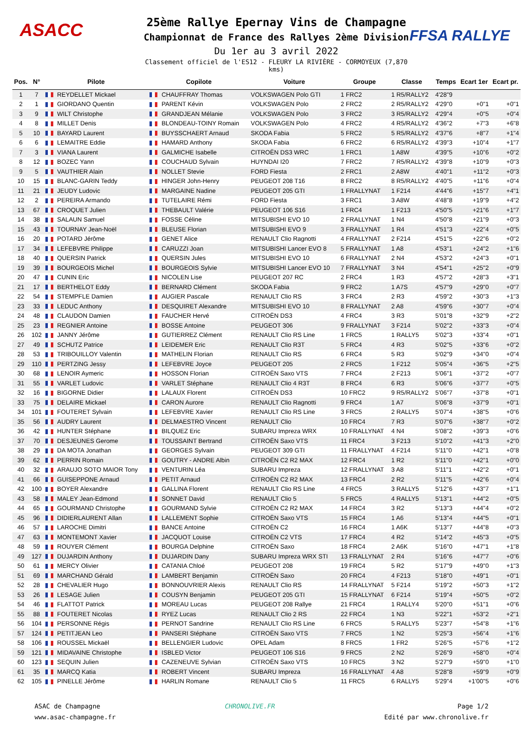ASACC
25ème Rallye Epernay Vins de Champagne
Championnat de France des Rallyes 2ème Division
Du 1er au 3 avril 2022
Classement officiel de l'ES12 - FLEURY LA RIVIÈRE - CORMOYEUX (7,870 kms)
FFSA RALLYE
| Pos. | N° | Pilote | Copilote | Voiture | Groupe | Classe | Temps | Ecart 1er | Ecart pr. |
| --- | --- | --- | --- | --- | --- | --- | --- | --- | --- |
| 1 | 7 | REYDELLET Mickael | CHAUFFRAY Thomas | VOLKSWAGEN Polo GTI | 1 FRC2 | 1 R5/RALLY2 | 4'28"9 | | |
| 2 | 1 | GIORDANO Quentin | PARENT Kévin | VOLKSWAGEN Polo | 2 FRC2 | 2 R5/RALLY2 | 4'29"0 | +0"1 | +0"1 |
| 3 | 9 | WILT Christophe | GRANDJEAN Mélanie | VOLKSWAGEN Polo | 3 FRC2 | 3 R5/RALLY2 | 4'29"4 | +0"5 | +0"4 |
| 4 | 8 | MILLET Denis | BLONDEAU-TOINY Romain | VOLKSWAGEN Polo | 4 FRC2 | 4 R5/RALLY2 | 4'36"2 | +7"3 | +6"8 |
| 5 | 10 | BAYARD Laurent | BUYSSCHAERT Arnaud | SKODA Fabia | 5 FRC2 | 5 R5/RALLY2 | 4'37"6 | +8"7 | +1"4 |
| 6 | 6 | LEMAITRE Eddie | HAMARD Anthony | SKODA Fabia | 6 FRC2 | 6 R5/RALLY2 | 4'39"3 | +10"4 | +1"7 |
| 7 | 3 | VIANA Laurent | GALMICHE Isabelle | CITROËN DS3 WRC | 1 FRC1 | 1 A8W | 4'39"5 | +10"6 | +0"2 |
| 8 | 12 | BOZEC Yann | COUCHAUD Sylvain | HUYNDAI I20 | 7 FRC2 | 7 R5/RALLY2 | 4'39"8 | +10"9 | +0"3 |
| 9 | 5 | VAUTHIER Alain | NOLLET Stevie | FORD Fiesta | 2 FRC1 | 2 A8W | 4'40"1 | +11"2 | +0"3 |
| 10 | 15 | BLANC-GARIN Teddy | HINGER John-Henry | PEUGEOT 208 T16 | 8 FRC2 | 8 R5/RALLY2 | 4'40"5 | +11"6 | +0"4 |
| 11 | 21 | JEUDY Ludovic | MARGAINE Nadine | PEUGEOT 205 GTI | 1 FRALLYNAT | 1 F214 | 4'44"6 | +15"7 | +4"1 |
| 12 | 2 | PEREIRA Armando | TUTELAIRE Rémi | FORD Fiesta | 3 FRC1 | 3 A8W | 4'48"8 | +19"9 | +4"2 |
| 13 | 67 | CROQUET Julien | THEBAULT Valérie | PEUGEOT 106 S16 | 1 FRC4 | 1 F213 | 4'50"5 | +21"6 | +1"7 |
| 14 | 38 | SALAUN Samuel | FOSSE Céline | MITSUBISHI EVO 10 | 2 FRALLYNAT | 1 N4 | 4'50"8 | +21"9 | +0"3 |
| 15 | 43 | TOURNAY Jean-Noël | BLEUSE Florian | MITSUBISHI EVO 9 | 3 FRALLYNAT | 1 R4 | 4'51"3 | +22"4 | +0"5 |
| 16 | 20 | POTARD Jérôme | GENET Alice | RENAULT Clio Ragnotti | 4 FRALLYNAT | 2 F214 | 4'51"5 | +22"6 | +0"2 |
| 17 | 34 | LEFEBVRE Philippe | CARUZZI Joan | MITSUBISHI Lancer EVO 8 | 5 FRALLYNAT | 1 A8 | 4'53"1 | +24"2 | +1"6 |
| 18 | 40 | QUERSIN Patrick | QUERSIN Jules | MITSUBISHI EVO 10 | 6 FRALLYNAT | 2 N4 | 4'53"2 | +24"3 | +0"1 |
| 19 | 39 | BOURGEOIS Michel | BOURGEOIS Sylvie | MITSUBISHI Lancer EVO 10 | 7 FRALLYNAT | 3 N4 | 4'54"1 | +25"2 | +0"9 |
| 20 | 47 | CUNIN Eric | NICOLEN Lise | PEUGEOT 207 RC | 2 FRC4 | 1 R3 | 4'57"2 | +28"3 | +3"1 |
| 21 | 17 | BERTHELOT Eddy | BERNARD Clément | SKODA Fabia | 9 FRC2 | 1 A7S | 4'57"9 | +29"0 | +0"7 |
| 22 | 54 | STEMPFLE Damien | AUGIER Pascale | RENAULT Clio RS | 3 FRC4 | 2 R3 | 4'59"2 | +30"3 | +1"3 |
| 23 | 33 | LEDUC Anthony | DESQUIRET Alexandre | MITSUBISHI EVO 10 | 8 FRALLYNAT | 2 A8 | 4'59"6 | +30"7 | +0"4 |
| 24 | 48 | CLAUDON Damien | FAUCHER Hervé | CITROËN DS3 | 4 FRC4 | 3 R3 | 5'01"8 | +32"9 | +2"2 |
| 25 | 23 | REGNIER Antoine | BOSSE Antoine | PEUGEOT 306 | 9 FRALLYNAT | 3 F214 | 5'02"2 | +33"3 | +0"4 |
| 26 | 102 | JANNY Jérôme | GUTIERREZ Clément | RENAULT Clio RS Line | 1 FRC5 | 1 RALLY5 | 5'02"3 | +33"4 | +0"1 |
| 27 | 49 | SCHUTZ Patrice | LEIDEMER Eric | RENAULT Clio R3T | 5 FRC4 | 4 R3 | 5'02"5 | +33"6 | +0"2 |
| 28 | 53 | TRIBOUILLOY Valentin | MATHELIN Florian | RENAULT Clio RS | 6 FRC4 | 5 R3 | 5'02"9 | +34"0 | +0"4 |
| 29 | 110 | PERTZING Jessy | LEFEBVRE Joyce | PEUGEOT 205 | 2 FRC5 | 1 F212 | 5'05"4 | +36"5 | +2"5 |
| 30 | 68 | LENOIR Aymeric | HOSSON Florian | CITROËN Saxo VTS | 7 FRC4 | 2 F213 | 5'06"1 | +37"2 | +0"7 |
| 31 | 55 | VARLET Ludovic | VARLET Stéphane | RENAULT Clio 4 R3T | 8 FRC4 | 6 R3 | 5'06"6 | +37"7 | +0"5 |
| 32 | 16 | BIGORNE Didier | LALAUX Florent | CITROËN DS3 | 10 FRC2 | 9 R5/RALLY2 | 5'06"7 | +37"8 | +0"1 |
| 33 | 75 | DELAIRE Mickael | CARON Aurore | RENAULT Clio Ragnotti | 9 FRC4 | 1 A7 | 5'06"8 | +37"9 | +0"1 |
| 34 | 101 | FOUTERET Sylvain | LEFEBVRE Xavier | RENAULT Clio RS Line | 3 FRC5 | 2 RALLY5 | 5'07"4 | +38"5 | +0"6 |
| 35 | 56 | AUDRY Laurent | DELMAESTRO Vincent | RENAULT Clio | 10 FRC4 | 7 R3 | 5'07"6 | +38"7 | +0"2 |
| 36 | 42 | HUNTER Stéphane | BILQUEZ Eric | SUBARU Impreza WRX | 10 FRALLYNAT | 4 N4 | 5'08"2 | +39"3 | +0"6 |
| 37 | 70 | DESJEUNES Gerome | TOUSSAINT Bertrand | CITROËN Saxo VTS | 11 FRC4 | 3 F213 | 5'10"2 | +41"3 | +2"0 |
| 38 | 29 | DA MOTA Jonathan | GEORGES Sylvain | PEUGEOT 309 GTI | 11 FRALLYNAT | 4 F214 | 5'11"0 | +42"1 | +0"8 |
| 39 | 62 | PERRIN Romain | GOUTRY - ANDRE Albin | CITROËN C2 R2 MAX | 12 FRC4 | 1 R2 | 5'11"0 | +42"1 | +0"0 |
| 40 | 32 | ARAUJO SOTO MAIOR Tony | VENTURIN Léa | SUBARU Impreza | 12 FRALLYNAT | 3 A8 | 5'11"1 | +42"2 | +0"1 |
| 41 | 66 | GUISEPPONE Arnaud | PETIT Arnaud | CITROËN C2 R2 MAX | 13 FRC4 | 2 R2 | 5'11"5 | +42"6 | +0"4 |
| 42 | 100 | BOYER Alexandre | GALLINA Florent | RENAULT Clio RS Line | 4 FRC5 | 3 RALLY5 | 5'12"6 | +43"7 | +1"1 |
| 43 | 58 | MALEY Jean-Edmond | SONNET David | RENAULT Clio 5 | 5 FRC5 | 4 RALLY5 | 5'13"1 | +44"2 | +0"5 |
| 44 | 65 | GOURMAND Christophe | GOURMAND Sylvie | CITROËN C2 R2 MAX | 14 FRC4 | 3 R2 | 5'13"3 | +44"4 | +0"2 |
| 45 | 96 | DIDIERLAURENT Allan | LALLEMENT Sophie | CITROËN Saxo VTS | 15 FRC4 | 1 A6 | 5'13"4 | +44"5 | +0"1 |
| 46 | 57 | LAROCHE Dimitri | BANCE Antoine | CITROËN C2 | 16 FRC4 | 1 A6K | 5'13"7 | +44"8 | +0"3 |
| 47 | 63 | MONTEMONT Xavier | JACQUOT Louise | CITROËN C2 VTS | 17 FRC4 | 4 R2 | 5'14"2 | +45"3 | +0"5 |
| 48 | 59 | ROUYER Clément | BOURGA Delphine | CITROËN Saxo | 18 FRC4 | 2 A6K | 5'16"0 | +47"1 | +1"8 |
| 49 | 127 | DUJARDIN Anthony | DUJARDIN Dany | SUBARU Impreza WRX STI | 13 FRALLYNAT | 2 R4 | 5'16"6 | +47"7 | +0"6 |
| 50 | 61 | MERCY Olivier | CATANIA Chloé | PEUGEOT 208 | 19 FRC4 | 5 R2 | 5'17"9 | +49"0 | +1"3 |
| 51 | 69 | MARCHAND Gérald | LAMBERT Benjamin | CITROËN Saxo | 20 FRC4 | 4 F213 | 5'18"0 | +49"1 | +0"1 |
| 52 | 28 | CHEVALIER Hugo | BONNOUVRIER Alexis | RENAULT Clio RS | 14 FRALLYNAT | 5 F214 | 5'19"2 | +50"3 | +1"2 |
| 53 | 26 | LESAGE Julien | COUSYN Benjamin | PEUGEOT 205 GTI | 15 FRALLYNAT | 6 F214 | 5'19"4 | +50"5 | +0"2 |
| 54 | 46 | FLATTOT Patrick | MOREAU Lucas | PEUGEOT 208 Rallye | 21 FRC4 | 1 RALLY4 | 5'20"0 | +51"1 | +0"6 |
| 55 | 88 | FOUTERET Nicolas | RYEZ Lucas | RENAULT Clio 2 RS | 22 FRC4 | 1 N3 | 5'22"1 | +53"2 | +2"1 |
| 56 | 104 | PERSONNE Régis | PERNOT Sandrine | RENAULT Clio RS Line | 6 FRC5 | 5 RALLY5 | 5'23"7 | +54"8 | +1"6 |
| 57 | 124 | PETITJEAN Leo | PANSERI Stéphane | CITROËN Saxo VTS | 7 FRC5 | 1 N2 | 5'25"3 | +56"4 | +1"6 |
| 58 | 106 | ROUSSEL Mickaël | BELLENGIER Ludovic | OPEL Adam | 8 FRC5 | 1 FR2 | 5'26"5 | +57"6 | +1"2 |
| 59 | 121 | MIDAVAINE Christophe | ISBLED Victor | PEUGEOT 106 S16 | 9 FRC5 | 2 N2 | 5'26"9 | +58"0 | +0"4 |
| 60 | 123 | SEQUIN Julien | CAZENEUVE Sylvian | CITROËN Saxo VTS | 10 FRC5 | 3 N2 | 5'27"9 | +59"0 | +1"0 |
| 61 | 35 | MARCQ Katia | ROBERT Vincent | SUBARU Impreza | 16 FRALLYNAT | 4 A8 | 5'28"8 | +59"9 | +0"9 |
| 62 | 105 | PINELLE Jérôme | HARLIN Romane | RENAULT Clio 5 | 11 FRC5 | 6 RALLY5 | 5'29"4 | +1'00"5 | +0"6 |
ASAC de Champagne
www.asac-champagne.fr
CHRONOLIVE.FR Page 1/2
Edité par www.chronolive.fr